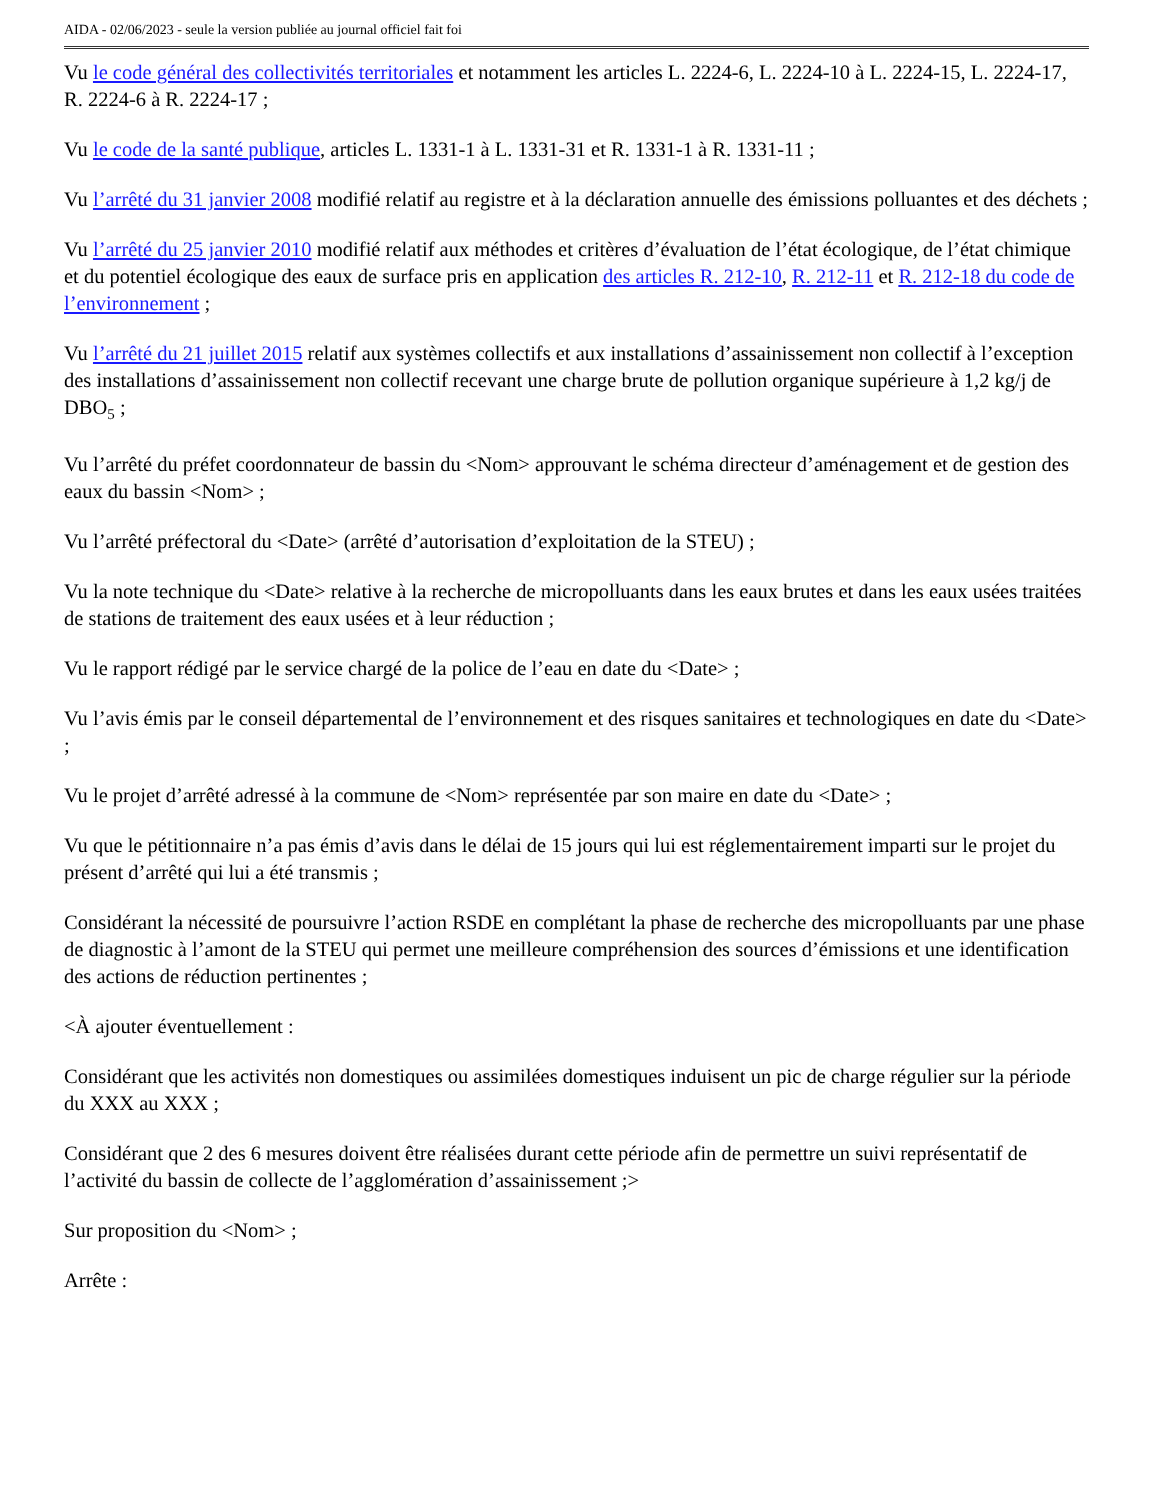AIDA - 02/06/2023 - seule la version publiée au journal officiel fait foi
Vu le code général des collectivités territoriales et notamment les articles L. 2224-6, L. 2224-10 à L. 2224-15, L. 2224-17, R. 2224-6 à R. 2224-17 ;
Vu le code de la santé publique, articles L. 1331-1 à L. 1331-31 et R. 1331-1 à R. 1331-11 ;
Vu l’arrêté du 31 janvier 2008 modifié relatif au registre et à la déclaration annuelle des émissions polluantes et des déchets ;
Vu l’arrêté du 25 janvier 2010 modifié relatif aux méthodes et critères d’évaluation de l’état écologique, de l’état chimique et du potentiel écologique des eaux de surface pris en application des articles R. 212-10, R. 212-11 et R. 212-18 du code de l’environnement ;
Vu l’arrêté du 21 juillet 2015 relatif aux systèmes collectifs et aux installations d’assainissement non collectif à l’exception des installations d’assainissement non collectif recevant une charge brute de pollution organique supérieure à 1,2 kg/j de DBO<sub>5</sub> ;
Vu l’arrêté du préfet coordonnateur de bassin du <Nom> approuvant le schéma directeur d’aménagement et de gestion des eaux du bassin <Nom> ;
Vu l’arrêté préfectoral du <Date> (arrêté d’autorisation d’exploitation de la STEU) ;
Vu la note technique du <Date> relative à la recherche de micropolluants dans les eaux brutes et dans les eaux usées traitées de stations de traitement des eaux usées et à leur réduction ;
Vu le rapport rédigé par le service chargé de la police de l’eau en date du <Date> ;
Vu l’avis émis par le conseil départemental de l’environnement et des risques sanitaires et technologiques en date du <Date> ;
Vu le projet d’arrêté adressé à la commune de <Nom> représentée par son maire en date du <Date> ;
Vu que le pétitionnaire n’a pas émis d’avis dans le délai de 15 jours qui lui est réglementairement imparti sur le projet du présent d’arrêté qui lui a été transmis ;
Considérant la nécessité de poursuivre l’action RSDE en complétant la phase de recherche des micropolluants par une phase de diagnostic à l’amont de la STEU qui permet une meilleure compréhension des sources d’émissions et une identification des actions de réduction pertinentes ;
<À ajouter éventuellement :
Considérant que les activités non domestiques ou assimilées domestiques induisent un pic de charge régulier sur la période du XXX au XXX ;
Considérant que 2 des 6 mesures doivent être réalisées durant cette période afin de permettre un suivi représentatif de l’activité du bassin de collecte de l’agglomération d’assainissement ;>
Sur proposition du <Nom> ;
Arrête :